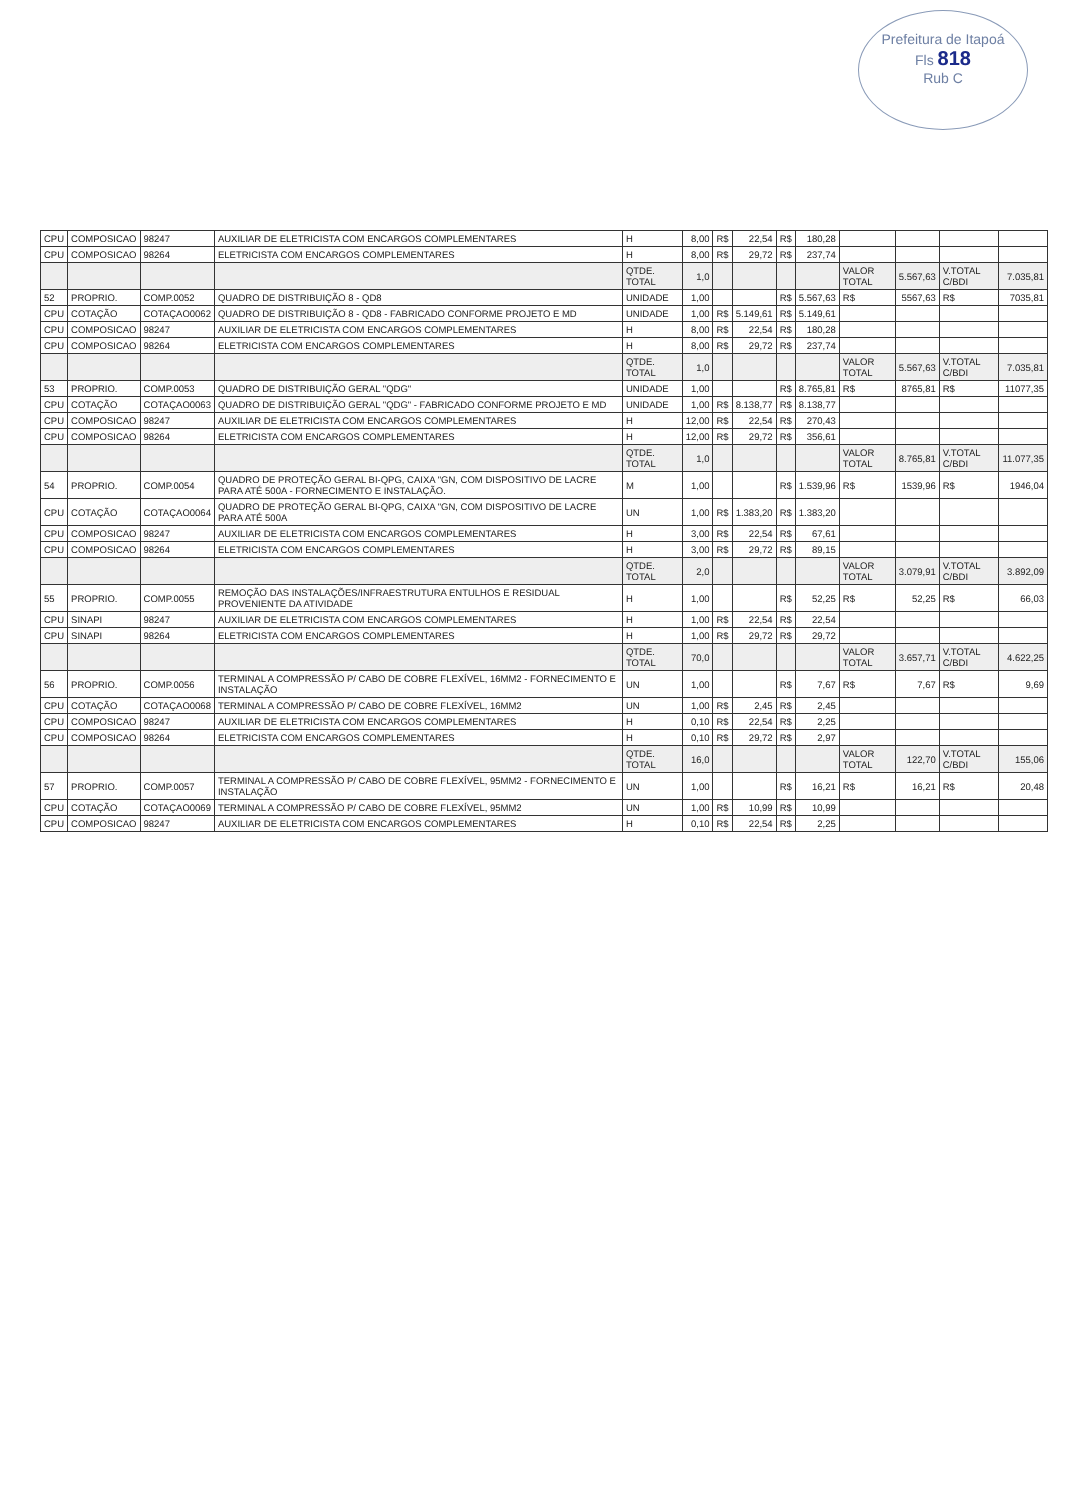Prefeitura de Itapoá
Fls 818
Rub C
| CPU | COMPOSICAO | 98247 | AUXILIAR DE ELETRICISTA COM ENCARGOS COMPLEMENTARES | H | 8,00 | R$ | 22,54 | R$ | 180,28 | | | | |
| CPU | COMPOSICAO | 98264 | ELETRICISTA COM ENCARGOS COMPLEMENTARES | H | 8,00 | R$ | 29,72 | R$ | 237,74 | | | | |
| | | | | QTDE. TOTAL | 1,0 | | | | | VALOR TOTAL | 5.567,63 | V.TOTAL C/BDI | 7.035,81 |
| 52 | PROPRIO. | COMP.0052 | QUADRO DE DISTRIBUIÇÃO 8 - QD8 | UNIDADE | 1,00 | | | R$ | 5.567,63 | R$ | 5567,63 | R$ | 7035,81 |
| CPU | COTAÇÃO | COTAÇAO0062 | QUADRO DE DISTRIBUIÇÃO 8 - QD8 - FABRICADO CONFORME PROJETO E MD | UNIDADE | 1,00 | R$ | 5.149,61 | R$ | 5.149,61 | | | | |
| CPU | COMPOSICAO | 98247 | AUXILIAR DE ELETRICISTA COM ENCARGOS COMPLEMENTARES | H | 8,00 | R$ | 22,54 | R$ | 180,28 | | | | |
| CPU | COMPOSICAO | 98264 | ELETRICISTA COM ENCARGOS COMPLEMENTARES | H | 8,00 | R$ | 29,72 | R$ | 237,74 | | | | |
| | | | | QTDE. TOTAL | 1,0 | | | | | VALOR TOTAL | 5.567,63 | V.TOTAL C/BDI | 7.035,81 |
| 53 | PROPRIO. | COMP.0053 | QUADRO DE DISTRIBUIÇÃO GERAL "QDG" | UNIDADE | 1,00 | | | R$ | 8.765,81 | R$ | 8765,81 | R$ | 11077,35 |
| CPU | COTAÇÃO | COTAÇAO0063 | QUADRO DE DISTRIBUIÇÃO GERAL "QDG" - FABRICADO CONFORME PROJETO E MD | UNIDADE | 1,00 | R$ | 8.138,77 | R$ | 8.138,77 | | | | |
| CPU | COMPOSICAO | 98247 | AUXILIAR DE ELETRICISTA COM ENCARGOS COMPLEMENTARES | H | 12,00 | R$ | 22,54 | R$ | 270,43 | | | | |
| CPU | COMPOSICAO | 98264 | ELETRICISTA COM ENCARGOS COMPLEMENTARES | H | 12,00 | R$ | 29,72 | R$ | 356,61 | | | | |
| | | | | QTDE. TOTAL | 1,0 | | | | | VALOR TOTAL | 8.765,81 | V.TOTAL C/BDI | 11.077,35 |
| 54 | PROPRIO. | COMP.0054 | QUADRO DE PROTEÇÃO GERAL BI-QPG, CAIXA "GN, COM DISPOSITIVO DE LACRE PARA ATÉ 500A - FORNECIMENTO E INSTALAÇÃO. | M | 1,00 | | | R$ | 1.539,96 | R$ | 1539,96 | R$ | 1946,04 |
| CPU | COTAÇÃO | COTAÇAO0064 | QUADRO DE PROTEÇÃO GERAL BI-QPG, CAIXA "GN, COM DISPOSITIVO DE LACRE PARA ATÉ 500A | UN | 1,00 | R$ | 1.383,20 | R$ | 1.383,20 | | | | |
| CPU | COMPOSICAO | 98247 | AUXILIAR DE ELETRICISTA COM ENCARGOS COMPLEMENTARES | H | 3,00 | R$ | 22,54 | R$ | 67,61 | | | | |
| CPU | COMPOSICAO | 98264 | ELETRICISTA COM ENCARGOS COMPLEMENTARES | H | 3,00 | R$ | 29,72 | R$ | 89,15 | | | | |
| | | | | QTDE. TOTAL | 2,0 | | | | | VALOR TOTAL | 3.079,91 | V.TOTAL C/BDI | 3.892,09 |
| 55 | PROPRIO. | COMP.0055 | REMOÇÃO DAS INSTALAÇÕES/INFRAESTRUTURA ENTULHOS E RESIDUAL PROVENIENTE DA ATIVIDADE | H | 1,00 | | | R$ | 52,25 | R$ | 52,25 | R$ | 66,03 |
| CPU | SINAPI | 98247 | AUXILIAR DE ELETRICISTA COM ENCARGOS COMPLEMENTARES | H | 1,00 | R$ | 22,54 | R$ | 22,54 | | | | |
| CPU | SINAPI | 98264 | ELETRICISTA COM ENCARGOS COMPLEMENTARES | H | 1,00 | R$ | 29,72 | R$ | 29,72 | | | | |
| | | | | QTDE. TOTAL | 70,0 | | | | | VALOR TOTAL | 3.657,71 | V.TOTAL C/BDI | 4.622,25 |
| 56 | PROPRIO. | COMP.0056 | TERMINAL A COMPRESSÃO P/ CABO DE COBRE FLEXÍVEL, 16MM2 - FORNECIMENTO E INSTALAÇÃO | UN | 1,00 | | | R$ | 7,67 | R$ | 7,67 | R$ | 9,69 |
| CPU | COTAÇÃO | COTAÇAO0068 | TERMINAL A COMPRESSÃO P/ CABO DE COBRE FLEXÍVEL, 16MM2 | UN | 1,00 | R$ | 2,45 | R$ | 2,45 | | | | |
| CPU | COMPOSICAO | 98247 | AUXILIAR DE ELETRICISTA COM ENCARGOS COMPLEMENTARES | H | 0,10 | R$ | 22,54 | R$ | 2,25 | | | | |
| CPU | COMPOSICAO | 98264 | ELETRICISTA COM ENCARGOS COMPLEMENTARES | H | 0,10 | R$ | 29,72 | R$ | 2,97 | | | | |
| | | | | QTDE. TOTAL | 16,0 | | | | | VALOR TOTAL | 122,70 | V.TOTAL C/BDI | 155,06 |
| 57 | PROPRIO. | COMP.0057 | TERMINAL A COMPRESSÃO P/ CABO DE COBRE FLEXÍVEL, 95MM2 - FORNECIMENTO E INSTALAÇÃO | UN | 1,00 | | | R$ | 16,21 | R$ | 16,21 | R$ | 20,48 |
| CPU | COTAÇÃO | COTAÇAO0069 | TERMINAL A COMPRESSÃO P/ CABO DE COBRE FLEXÍVEL, 95MM2 | UN | 1,00 | R$ | 10,99 | R$ | 10,99 | | | | |
| CPU | COMPOSICAO | 98247 | AUXILIAR DE ELETRICISTA COM ENCARGOS COMPLEMENTARES | H | 0,10 | R$ | 22,54 | R$ | 2,25 | | | | |